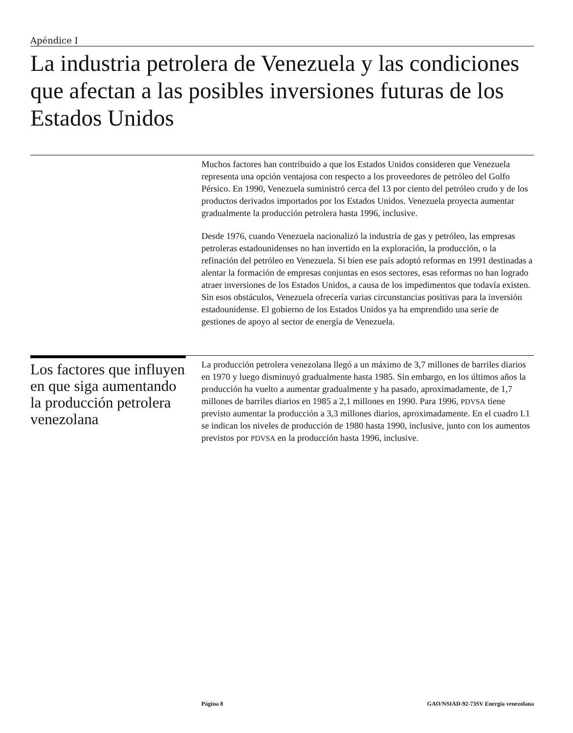Apéndice I
La industria petrolera de Venezuela y las condiciones que afectan a las posibles inversiones futuras de los Estados Unidos
Muchos factores han contribuido a que los Estados Unidos consideren que Venezuela representa una opción ventajosa con respecto a los proveedores de petróleo del Golfo Pérsico. En 1990, Venezuela suministró cerca del 13 por ciento del petróleo crudo y de los productos derivados importados por los Estados Unidos. Venezuela proyecta aumentar gradualmente la producción petrolera hasta 1996, inclusive.
Desde 1976, cuando Venezuela nacionalizó la industria de gas y petróleo, las empresas petroleras estadounidenses no han invertido en la exploración, la producción, o la refinación del petróleo en Venezuela. Si bien ese país adoptó reformas en 1991 destinadas a alentar la formación de empresas conjuntas en esos sectores, esas reformas no han logrado atraer inversiones de los Estados Unidos, a causa de los impedimentos que todavía existen. Sin esos obstáculos, Venezuela ofrecería varias circunstancias positivas para la inversión estadounidense. El gobierno de los Estados Unidos ya ha emprendido una serie de gestiones de apoyo al sector de energía de Venezuela.
Los factores que influyen en que siga aumentando la producción petrolera venezolana
La producción petrolera venezolana llegó a un máximo de 3,7 millones de barriles diarios en 1970 y luego disminuyó gradualmente hasta 1985. Sin embargo, en los últimos años la producción ha vuelto a aumentar gradualmente y ha pasado, aproximadamente, de 1,7 millones de barriles diarios en 1985 a 2,1 millones en 1990. Para 1996, PDVSA tiene previsto aumentar la producción a 3,3 millones diarios, aproximadamente. En el cuadro I.1 se indican los niveles de producción de 1980 hasta 1990, inclusive, junto con los aumentos previstos por PDVSA en la producción hasta 1996, inclusive.
Página 8 GAO/NSIAD-92-73SV Energía venezolana